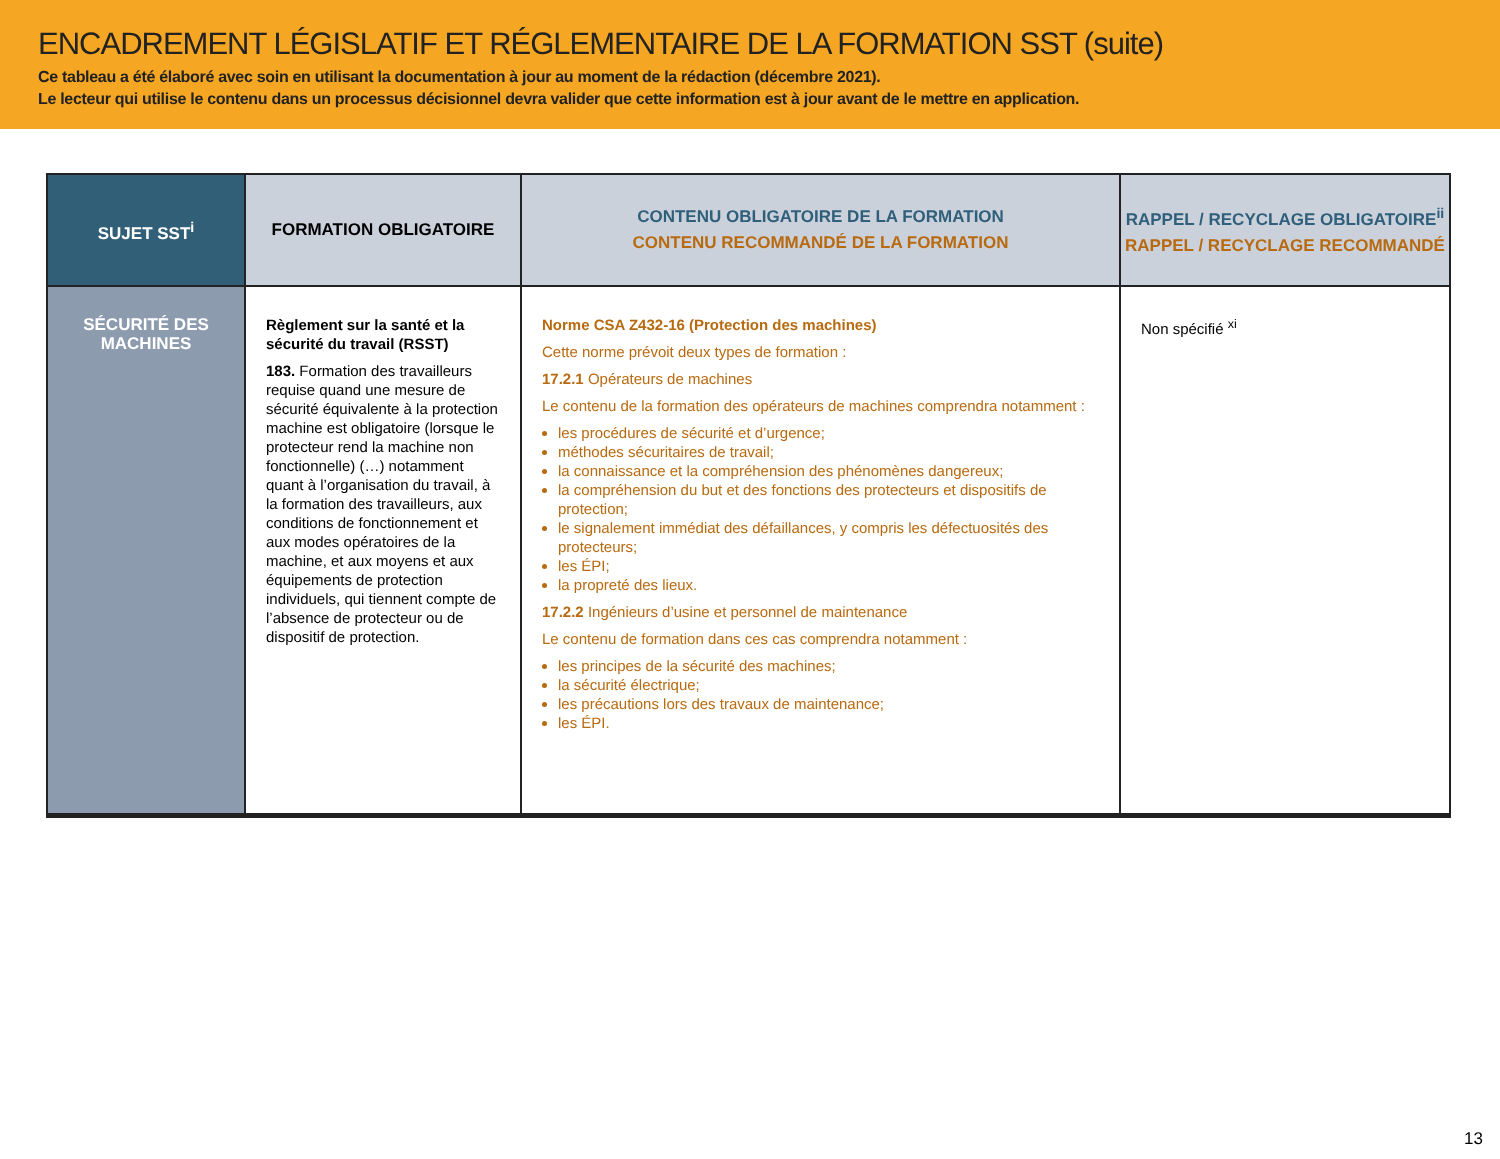ENCADREMENT LÉGISLATIF ET RÉGLEMENTAIRE DE LA FORMATION SST (suite)
Ce tableau a été élaboré avec soin en utilisant la documentation à jour au moment de la rédaction (décembre 2021).
Le lecteur qui utilise le contenu dans un processus décisionnel devra valider que cette information est à jour avant de le mettre en application.
| SUJET SST<sup>i</sup> | FORMATION OBLIGATOIRE | CONTENU OBLIGATOIRE DE LA FORMATION CONTENU RECOMMANDÉ DE LA FORMATION | RAPPEL / RECYCLAGE OBLIGATOIRE<sup>ii</sup> RAPPEL / RECYCLAGE RECOMMANDÉ |
| --- | --- | --- | --- |
| SÉCURITÉ DES MACHINES | Règlement sur la santé et la sécurité du travail (RSST) 183. Formation des travailleurs requise quand une mesure de sécurité équivalente à la protection machine est obligatoire (lorsque le protecteur rend la machine non fonctionnelle) (…) notamment quant à l’organisation du travail, à la formation des travailleurs, aux conditions de fonctionnement et aux modes opératoires de la machine, et aux moyens et aux équipements de protection individuels, qui tiennent compte de l’absence de protecteur ou de dispositif de protection. | Norme CSA Z432-16 (Protection des machines) Cette norme prévoit deux types de formation : 17.2.1 Opérateurs de machines Le contenu de la formation des opérateurs de machines comprendra notamment : les procédures de sécurité et d’urgence; méthodes sécuritaires de travail; la connaissance et la compréhension des phénomènes dangereux; la compréhension du but et des fonctions des protecteurs et dispositifs de protection; le signalement immédiat des défaillances, y compris les défectuosités des protecteurs; les ÉPI; la propreté des lieux. 17.2.2 Ingénieurs d’usine et personnel de maintenance Le contenu de formation dans ces cas comprendra notamment : les principes de la sécurité des machines; la sécurité électrique; les précautions lors des travaux de maintenance; les ÉPI. | Non spécifié <sup>xi</sup> |
13